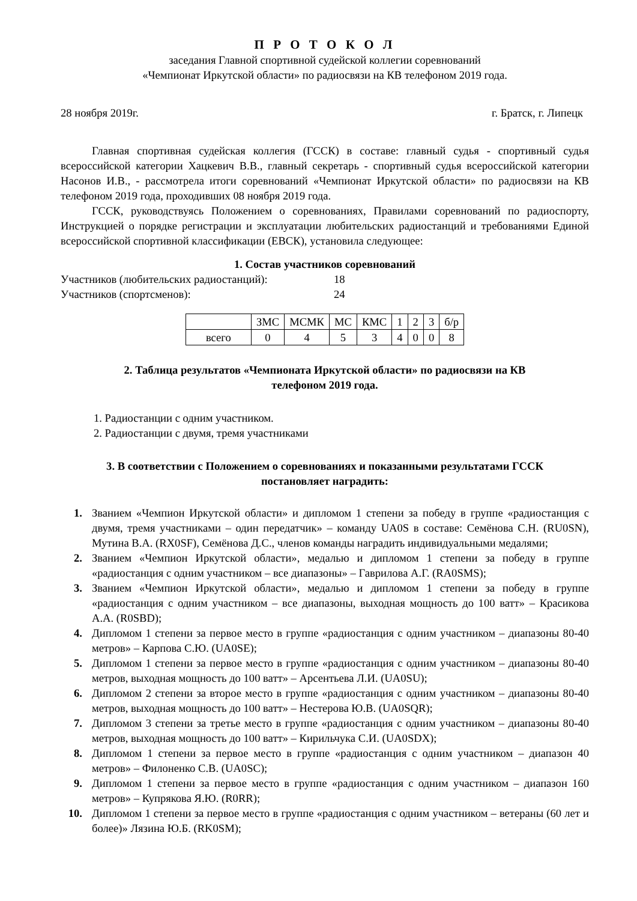П Р О Т О К О Л
заседания Главной спортивной судейской коллегии соревнований
«Чемпионат Иркутской области» по радиосвязи на КВ телефоном 2019 года.
28 ноября 2019г. г. Братск, г. Липецк
Главная спортивная судейская коллегия (ГССК) в составе: главный судья - спортивный судья всероссийской категории Хацкевич В.В., главный секретарь - спортивный судья всероссийской категории Насонов И.В., - рассмотрела итоги соревнований «Чемпионат Иркутской области» по радиосвязи на КВ телефоном 2019 года, проходивших 08 ноября 2019 года.
ГССК, руководствуясь Положением о соревнованиях, Правилами соревнований по радиоспорту, Инструкцией о порядке регистрации и эксплуатации любительских радиостанций и требованиями Единой всероссийской спортивной классификации (ЕВСК), установила следующее:
1. Состав участников соревнований
Участников (любительских радиостанций): 18
Участников (спортсменов): 24
| | ЗМС | МСМК | МС | КМС | 1 | 2 | 3 | б/р |
| всего | 0 | 4 | 5 | 3 | 4 | 0 | 0 | 8 |
2. Таблица результатов «Чемпионата Иркутской области» по радиосвязи на КВ
телефоном 2019 года.
1. Радиостанции с одним участником.
2. Радиостанции с двумя, тремя участниками
3. В соответствии с Положением о соревнованиях и показанными результатами ГССК
постановляет наградить:
1. Званием «Чемпион Иркутской области» и дипломом 1 степени за победу в группе «радиостанция с двумя, тремя участниками – один передатчик» – команду UA0S в составе: Семёнова С.Н. (RU0SN), Мутина В.А. (RX0SF), Семёнова Д.С., членов команды наградить индивидуальными медалями;
2. Званием «Чемпион Иркутской области», медалью и дипломом 1 степени за победу в группе «радиостанция с одним участником – все диапазоны» – Гаврилова А.Г. (RA0SMS);
3. Званием «Чемпион Иркутской области», медалью и дипломом 1 степени за победу в группе «радиостанция с одним участником – все диапазоны, выходная мощность до 100 ватт» – Красикова А.А. (R0SBD);
4. Дипломом 1 степени за первое место в группе «радиостанция с одним участником – диапазоны 80-40 метров» – Карпова С.Ю. (UA0SE);
5. Дипломом 1 степени за первое место в группе «радиостанция с одним участником – диапазоны 80-40 метров, выходная мощность до 100 ватт» – Арсентьева Л.И. (UA0SU);
6. Дипломом 2 степени за второе место в группе «радиостанция с одним участником – диапазоны 80-40 метров, выходная мощность до 100 ватт» – Нестерова Ю.В. (UA0SQR);
7. Дипломом 3 степени за третье место в группе «радиостанция с одним участником – диапазоны 80-40 метров, выходная мощность до 100 ватт» – Кирильчука С.И. (UA0SDX);
8. Дипломом 1 степени за первое место в группе «радиостанция с одним участником – диапазон 40 метров» – Филоненко С.В. (UA0SC);
9. Дипломом 1 степени за первое место в группе «радиостанция с одним участником – диапазон 160 метров» – Купрякова Я.Ю. (R0RR);
10. Дипломом 1 степени за первое место в группе «радиостанция с одним участником – ветераны (60 лет и более)» Лязина Ю.Б. (RK0SM);